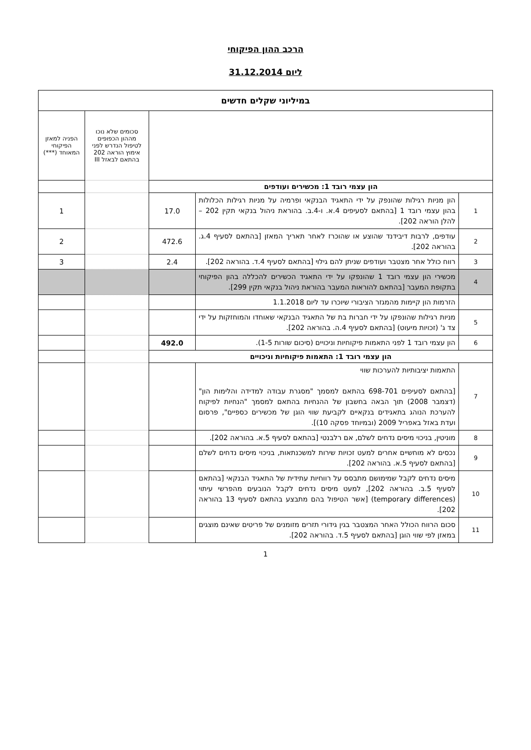הרכב ההון הפיקוחי
ליום 31.12.2014
| במיליוני שקלים חדשים | | | | |
| --- | --- | --- | --- | --- |
| | | | סכומים שלא נוכו מההון הכפופים לטיפול הנדרש לפני אימוץ הוראה 202 בהתאם לבאזל III | הפניה למאזן הפיקוחי המאוחד (***) |
| הון עצמי רובד 1: מכשירים ועודפים | | | | |
| 1 | הון מניות רגילות שהונפק על ידי התאגיד הבנקאי ופרמיה על מניות רגילות הכלולות בהון עצמי רובד 1 [בהתאם לסעיפים 4.א. ו-4.ב. בהוראת ניהול בנקאי תקין 202 – להלן הוראה 202]. | 17.0 | | 1 |
| 2 | עודפים, לרבות דיבידנד שהוצע או שהוכרז לאחר תאריך המאזן [בהתאם לסעיף 4.ג. בהוראה 202]. | 472.6 | | 2 |
| 3 | רווח כולל אחר מצטבר ועודפים שניתן להם גילוי [בהתאם לסעיף 4.ד. בהוראה 202]. | 2.4 | | 3 |
| 4 | מכשירי הון עצמי רובד 1 שהונפקו על ידי התאגיד הכשירים להכללה בהון הפיקוחי בתקופת המעבר [בהתאם להוראות המעבר בהוראת ניהול בנקאי תקין 299]. | | | |
| | הזרמות הון קיימות מהמגזר הציבורי שיוכרו עד ליום 1.1.2018 | | | |
| 5 | מניות רגילות שהונפקו על ידי חברות בת של התאגיד הבנקאי שאוחדו והמוחזקות על ידי צד ג' (זכויות מיעוט) [בהתאם לסעיף 4.ה. בהוראה 202]. | | | |
| 6 | הון עצמי רובד 1 לפני התאמות פיקוחיות וניכויים (סיכום שורות 1-5). | 492.0 | | |
| הון עצמי רובד 1: התאמות פיקוחיות וניכויים | | | | |
| 7 | התאמות יציבותיות להערכות שווי [בהתאם לסעיפים 698-701 בהתאם למסמך "מסגרת עבודה למדידה והלימות הון" (דצמבר 2008) תוך הבאה בחשבון של ההנחיות בהתאם למסמך "הנחיות לפיקוח להערכת הנוהג בתאגידים בנקאיים לקביעת שווי הוגן של מכשירים כספיים", פרסום ועדת באזל באפריל 2009 (ובמיוחד פסקה 10)]. | | | |
| 8 | מוניטין, בניכוי מיסים נדחים לשלם, אם רלבנטי [בהתאם לסעיף 5.א. בהוראה 202]. | | | |
| 9 | נכסים לא מוחשיים אחרים למעט זכויות שירות למשכנתאות, בניכוי מיסים נדחים לשלם [בהתאם לסעיף 5.א. בהוראה 202]. | | | |
| 10 | מיסים נדחים לקבל שמימושם מתבסס על רווחיות עתידית של התאגיד הבנקאי [בהתאם לסעיף 5.ב. בהוראה 202], למעט מיסים נדחים לקבל הנובעים מהפרשי עיתוי (temporary differences) [אשר הטיפול בהם מתבצע בהתאם לסעיף 13 בהוראה 202]. | | | |
| 11 | סכום הרווח הכולל האחר המצטבר בגין גידורי תזרים מזומנים של פריטים שאינם מוצגים במאזן לפי שווי הוגן [בהתאם לסעיף 5.ד. בהוראה 202]. | | | |
1